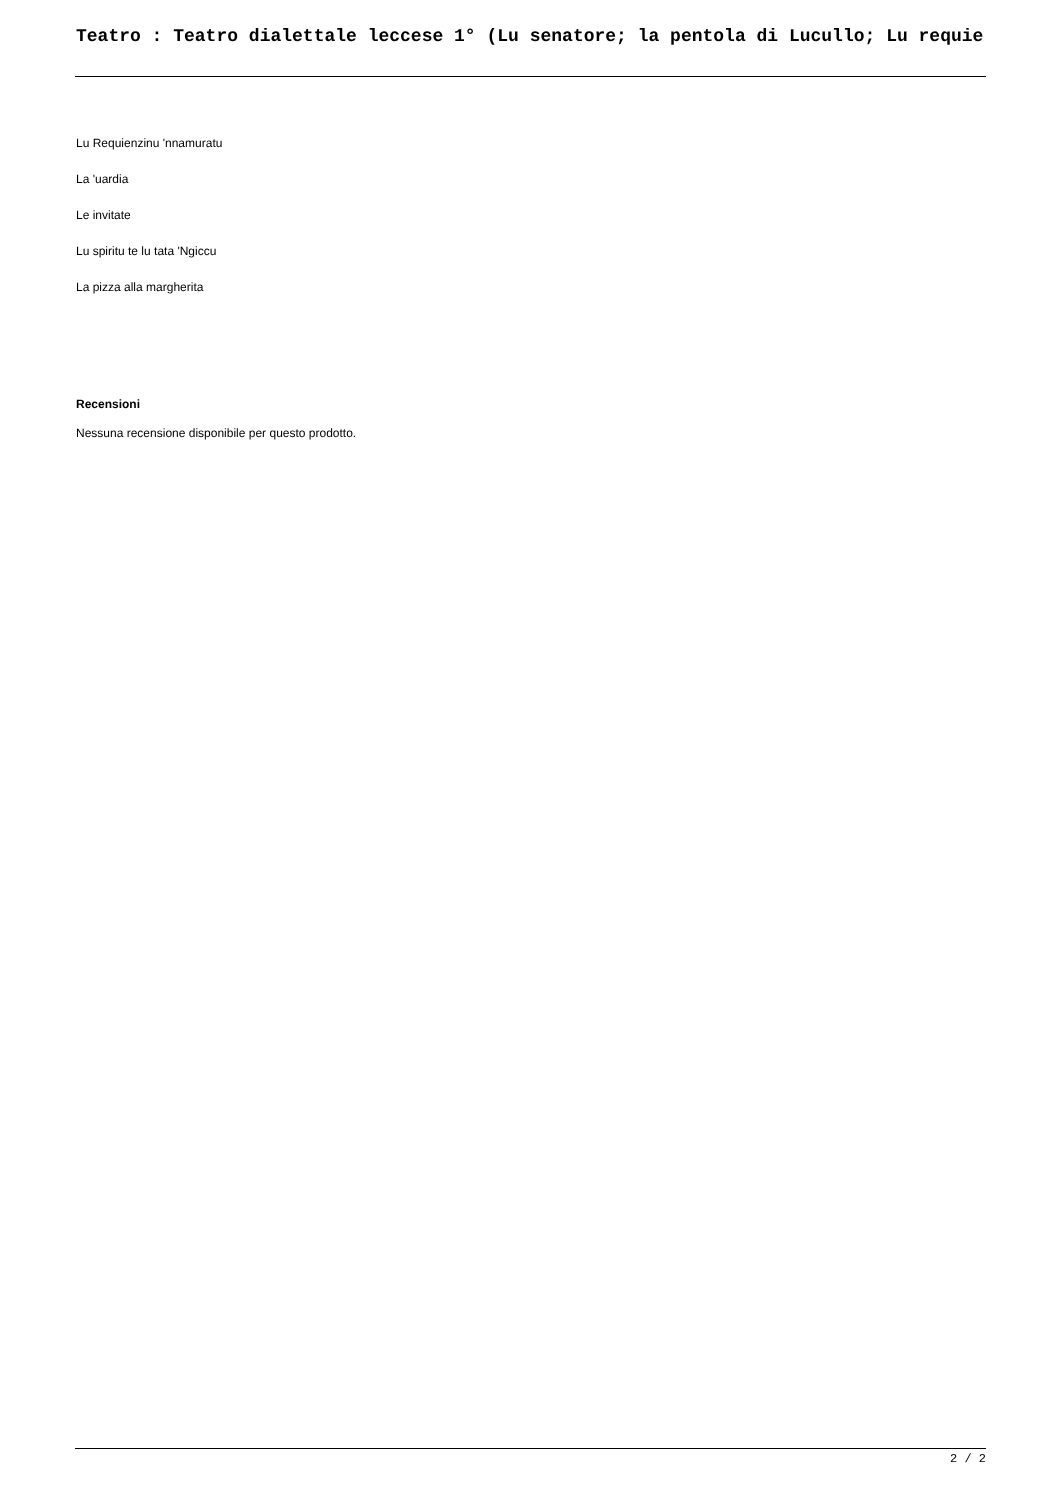Teatro : Teatro dialettale leccese 1° (Lu senatore; la pentola di Lucullo; Lu requie
Lu Requienzinu 'nnamuratu
La 'uardia
Le invitate
Lu spiritu te lu tata 'Ngiccu
La pizza alla margherita
Recensioni
Nessuna recensione disponibile per questo prodotto.
2 / 2